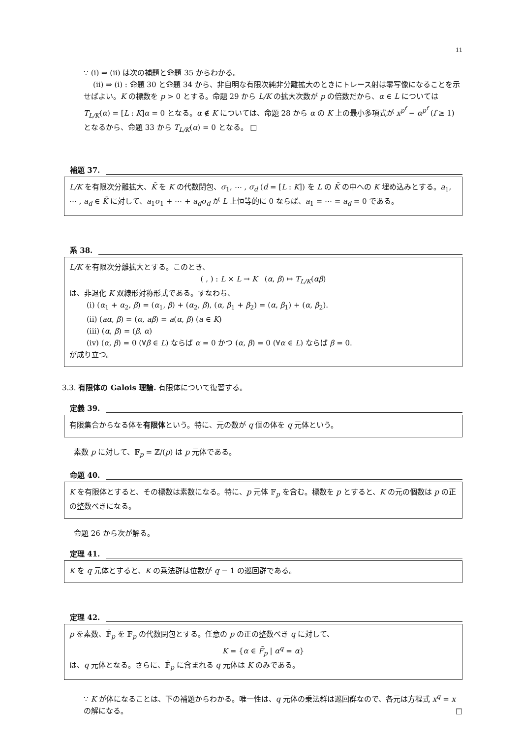11
∵ (i) ⇒ (ii) は次の補題と命題 35 からわかる。
(ii) ⇒ (i) : 命題 30 と命題 34 から、非自明な有限次純非分離拡大のときにトレース射は零写像になることを示せばよい。K の標数を p > 0 とする。命題 29 から L/K の拡大次数が p の倍数だから、α ∈ L については T<sub>L/K</sub>(α) = [L : K]α = 0 となる。α ∉ K については、命題 28 から α の K 上の最小多項式が x<sup>p<sup>f</sup></sup> − α<sup>p<sup>f</sup></sup> (f ≥ 1) となるから、命題 33 から T<sub>L/K</sub>(α) = 0 となる。 □
補題 37.
L/K を有限次分離拡大、K̄ を K の代数閉包、σ<sub>1</sub>, ⋯ , σ<sub>d</sub> (d = [L : K]) を L の K̄ の中への K 埋め込みとする。a<sub>1</sub>, ⋯ , a<sub>d</sub> ∈ K̄ に対して、a<sub>1</sub>σ<sub>1</sub> + ⋯ + a<sub>d</sub>σ<sub>d</sub> が L 上恒等的に 0 ならば、a<sub>1</sub> = ⋯ = a<sub>d</sub> = 0 である。
系 38.
L/K を有限次分離拡大とする。このとき、
( , ) : L × L → K (α, β) ↦ T<sub>L/K</sub>(αβ)
は、非退化 K 双線形対称形式である。すなわち、
(i) (α<sub>1</sub> + α<sub>2</sub>, β) = (α<sub>1</sub>, β) + (α<sub>2</sub>, β), (α, β<sub>1</sub> + β<sub>2</sub>) = (α, β<sub>1</sub>) + (α, β<sub>2</sub>).
(ii) (aα, β) = (α, aβ) = a(α, β) (a ∈ K)
(iii) (α, β) = (β, α)
(iv) (α, β) = 0 (∀β ∈ L) ならば α = 0 かつ (α, β) = 0 (∀α ∈ L) ならば β = 0.
が成り立つ。
3.3. 有限体の Galois 理論. 有限体について復習する。
定義 39.
有限集合からなる体を有限体という。特に、元の数が q 個の体を q 元体という。
素数 p に対して、𝔽<sub>p</sub> = ℤ/(p) は p 元体である。
命題 40.
K を有限体とすると、その標数は素数になる。特に、p 元体 𝔽<sub>p</sub> を含む。標数を p とすると、K の元の個数は p の正の整数べきになる。
命題 26 から次が解る。
定理 41.
K を q 元体とすると、K の乗法群は位数が q − 1 の巡回群である。
定理 42.
p を素数、𝔽̄<sub>p</sub> を 𝔽<sub>p</sub> の代数閉包とする。任意の p の正の整数べき q に対して、
K = {α ∈ F̄<sub>p</sub> | α<sup>q</sup> = α}
は、q 元体となる。さらに、𝔽̄<sub>p</sub> に含まれる q 元体は K のみである。
∵ K が体になることは、下の補題からわかる。唯一性は、q 元体の乗法群は巡回群なので、各元は方程式 x<sup>q</sup> = x の解になる。 □